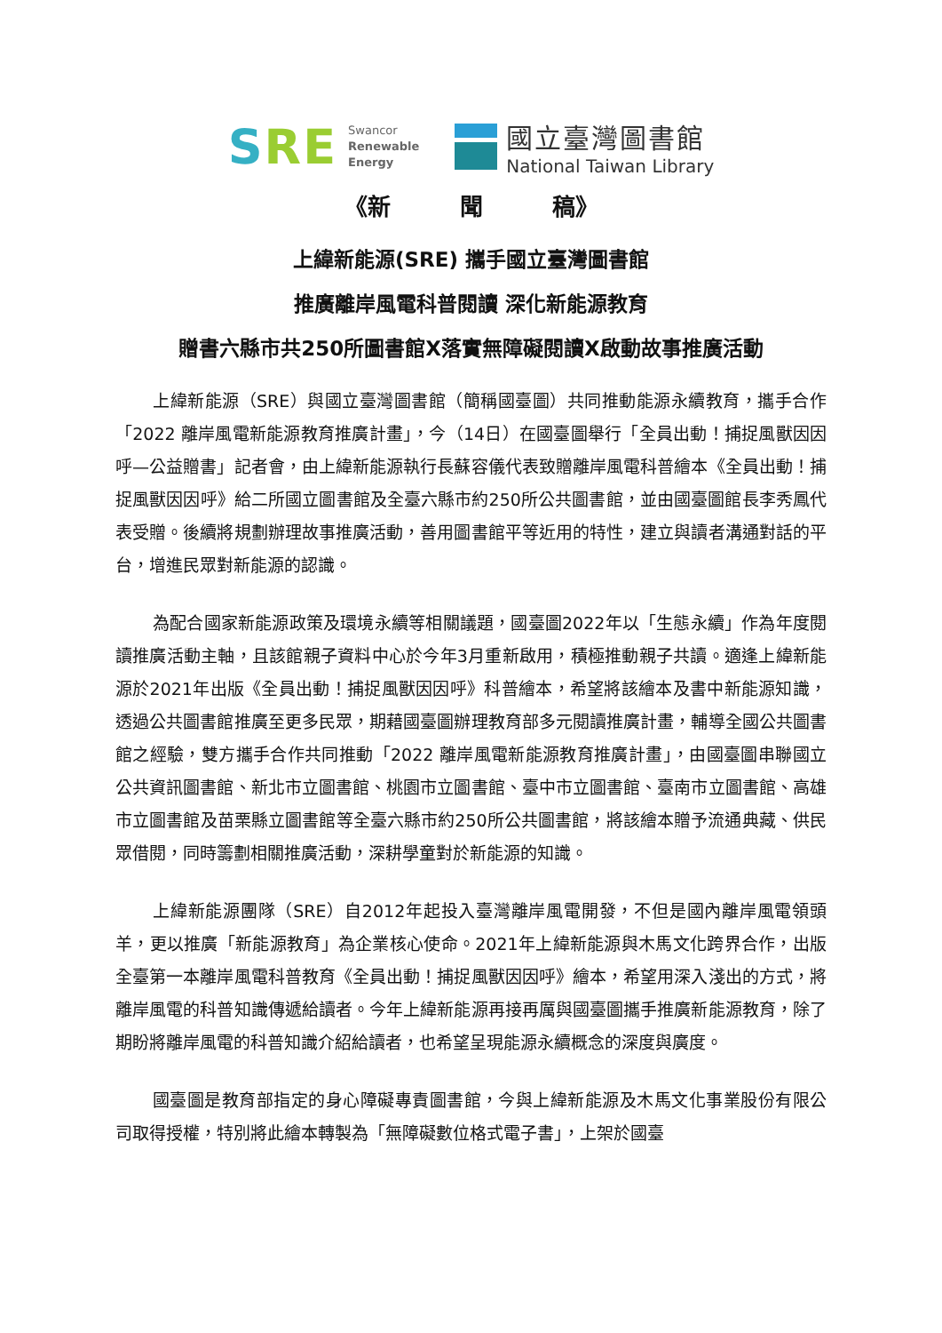SRE
Swancor
Renewable
Energy
國立臺灣圖書館
National Taiwan Library
《新　　　聞　　　稿》
上緯新能源(SRE) 攜手國立臺灣圖書館
推廣離岸風電科普閱讀 深化新能源教育
贈書六縣市共250所圖書館X落實無障礙閱讀X啟動故事推廣活動
上緯新能源（SRE）與國立臺灣圖書館（簡稱國臺圖）共同推動能源永續教育，攜手合作「2022 離岸風電新能源教育推廣計畫」，今（14日）在國臺圖舉行「全員出動！捕捉風獸因因呼—公益贈書」記者會，由上緯新能源執行長蘇容儀代表致贈離岸風電科普繪本《全員出動！捕捉風獸因因呼》給二所國立圖書館及全臺六縣市約250所公共圖書館，並由國臺圖館長李秀鳳代表受贈。後續將規劃辦理故事推廣活動，善用圖書館平等近用的特性，建立與讀者溝通對話的平台，增進民眾對新能源的認識。
為配合國家新能源政策及環境永續等相關議題，國臺圖2022年以「生態永續」作為年度閱讀推廣活動主軸，且該館親子資料中心於今年3月重新啟用，積極推動親子共讀。適逢上緯新能源於2021年出版《全員出動！捕捉風獸因因呼》科普繪本，希望將該繪本及書中新能源知識，透過公共圖書館推廣至更多民眾，期藉國臺圖辦理教育部多元閱讀推廣計畫，輔導全國公共圖書館之經驗，雙方攜手合作共同推動「2022 離岸風電新能源教育推廣計畫」，由國臺圖串聯國立公共資訊圖書館、新北市立圖書館、桃園市立圖書館、臺中市立圖書館、臺南市立圖書館、高雄市立圖書館及苗栗縣立圖書館等全臺六縣市約250所公共圖書館，將該繪本贈予流通典藏、供民眾借閱，同時籌劃相關推廣活動，深耕學童對於新能源的知識。
上緯新能源團隊（SRE）自2012年起投入臺灣離岸風電開發，不但是國內離岸風電領頭羊，更以推廣「新能源教育」為企業核心使命。2021年上緯新能源與木馬文化跨界合作，出版全臺第一本離岸風電科普教育《全員出動！捕捉風獸因因呼》繪本，希望用深入淺出的方式，將離岸風電的科普知識傳遞給讀者。今年上緯新能源再接再厲與國臺圖攜手推廣新能源教育，除了期盼將離岸風電的科普知識介紹給讀者，也希望呈現能源永續概念的深度與廣度。
國臺圖是教育部指定的身心障礙專責圖書館，今與上緯新能源及木馬文化事業股份有限公司取得授權，特別將此繪本轉製為「無障礙數位格式電子書」，上架於國臺